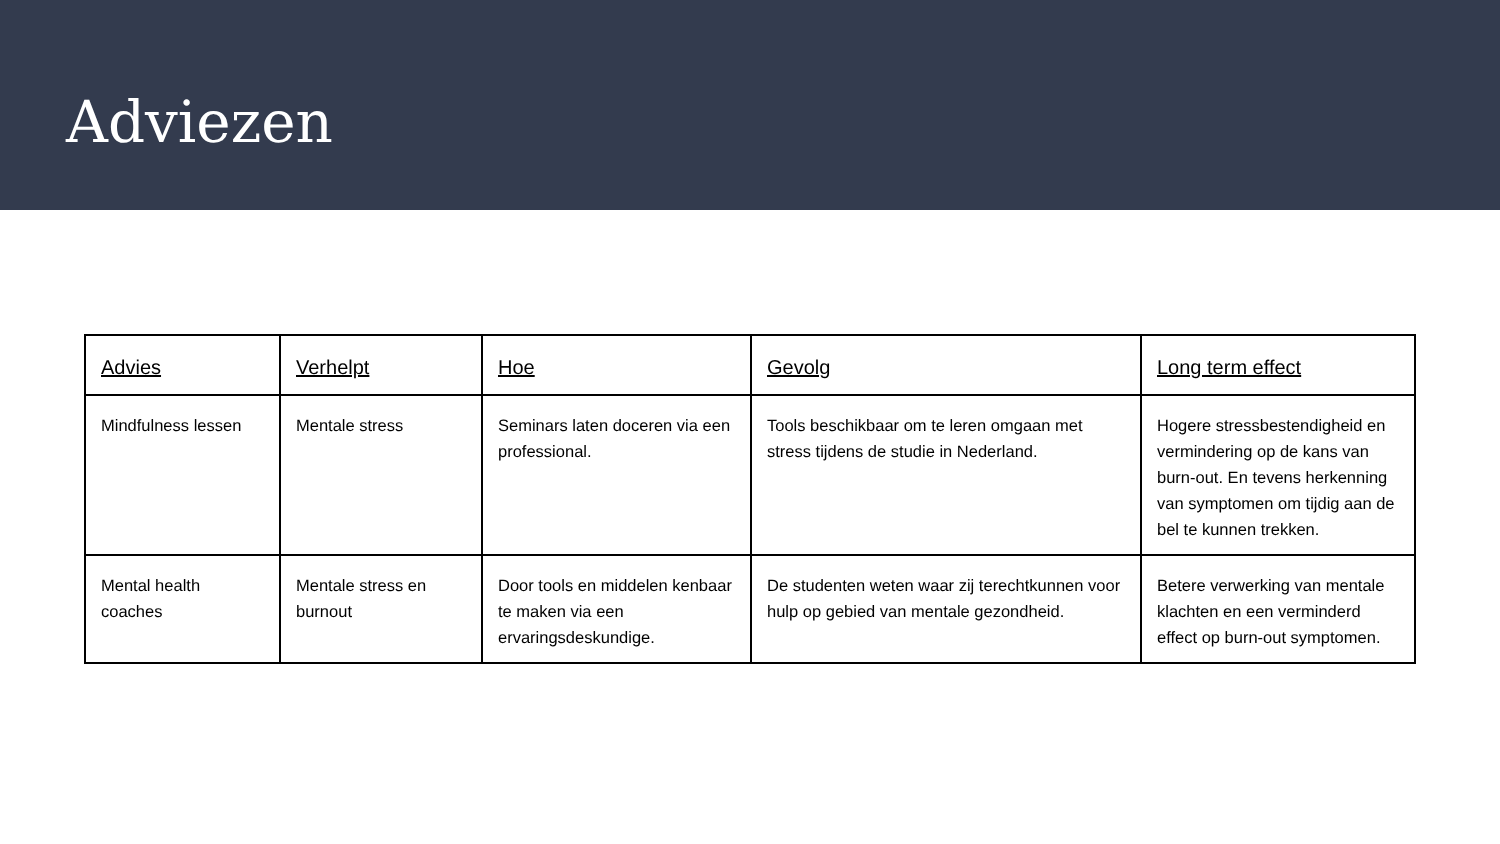Adviezen
| Advies | Verhelpt | Hoe | Gevolg | Long term effect |
| --- | --- | --- | --- | --- |
| Mindfulness lessen | Mentale stress | Seminars laten doceren via een professional. | Tools beschikbaar om te leren omgaan met stress tijdens de studie in Nederland. | Hogere stressbestendigheid en vermindering op de kans van burn-out. En tevens herkenning van symptomen om tijdig aan de bel te kunnen trekken. |
| Mental health coaches | Mentale stress en burnout | Door tools en middelen kenbaar te maken via een ervaringsdeskundige. | De studenten weten waar zij terechtkunnen voor hulp op gebied van mentale gezondheid. | Betere verwerking van mentale klachten en een verminderd effect op burn-out symptomen. |